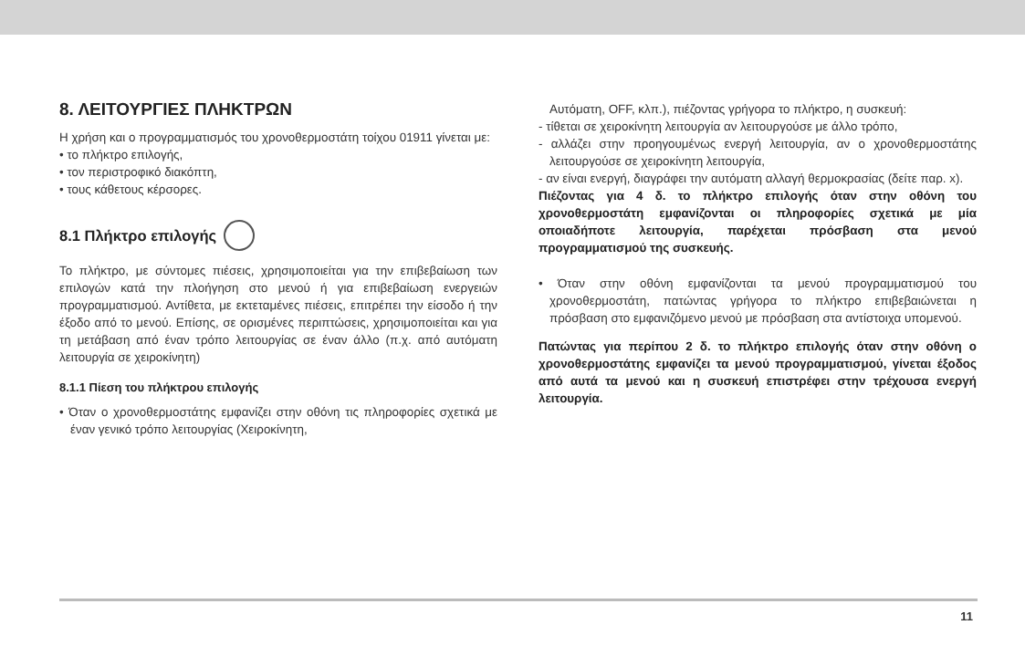8. ΛΕΙΤΟΥΡΓΙΕΣ ΠΛΗΚΤΡΩΝ
Η χρήση και ο προγραμματισμός του χρονοθερμοστάτη τοίχου 01911 γίνεται με:
• το πλήκτρο επιλογής,
• τον περιστροφικό διακόπτη,
• τους κάθετους κέρσορες.
8.1 Πλήκτρο επιλογής
Το πλήκτρο, με σύντομες πιέσεις, χρησιμοποιείται για την επιβεβαίωση των επιλογών κατά την πλοήγηση στο μενού ή για επιβεβαίωση ενεργειών προγραμματισμού. Αντίθετα, με εκτεταμένες πιέσεις, επιτρέπει την είσοδο ή την έξοδο από το μενού. Επίσης, σε ορισμένες περιπτώσεις, χρησιμοποιείται και για τη μετάβαση από έναν τρόπο λειτουργίας σε έναν άλλο (π.χ. από αυτόματη λειτουργία σε χειροκίνητη)
8.1.1 Πίεση του πλήκτρου επιλογής
• Όταν ο χρονοθερμοστάτης εμφανίζει στην οθόνη τις πληροφορίες σχετικά με έναν γενικό τρόπο λειτουργίας (Χειροκίνητη,
Αυτόματη, OFF, κλπ.), πιέζοντας γρήγορα το πλήκτρο, η συσκευή:
- τίθεται σε χειροκίνητη λειτουργία αν λειτουργούσε με άλλο τρόπο,
- αλλάζει στην προηγουμένως ενεργή λειτουργία, αν ο χρονοθερμοστάτης λειτουργούσε σε χειροκίνητη λειτουργία,
- αν είναι ενεργή, διαγράφει την αυτόματη αλλαγή θερμοκρασίας (δείτε παρ. x).
Πιέζοντας για 4 δ. το πλήκτρο επιλογής όταν στην οθόνη του χρονοθερμοστάτη εμφανίζονται οι πληροφορίες σχετικά με μία οποιαδήποτε λειτουργία, παρέχεται πρόσβαση στα μενού προγραμματισμού της συσκευής.
• Όταν στην οθόνη εμφανίζονται τα μενού προγραμματισμού του χρονοθερμοστάτη, πατώντας γρήγορα το πλήκτρο επιβεβαιώνεται η πρόσβαση στο εμφανιζόμενο μενού με πρόσβαση στα αντίστοιχα υπομενού.
Πατώντας για περίπου 2 δ. το πλήκτρο επιλογής όταν στην οθόνη ο χρονοθερμοστάτης εμφανίζει τα μενού προγραμματισμού, γίνεται έξοδος από αυτά τα μενού και η συσκευή επιστρέφει στην τρέχουσα ενεργή λειτουργία.
11